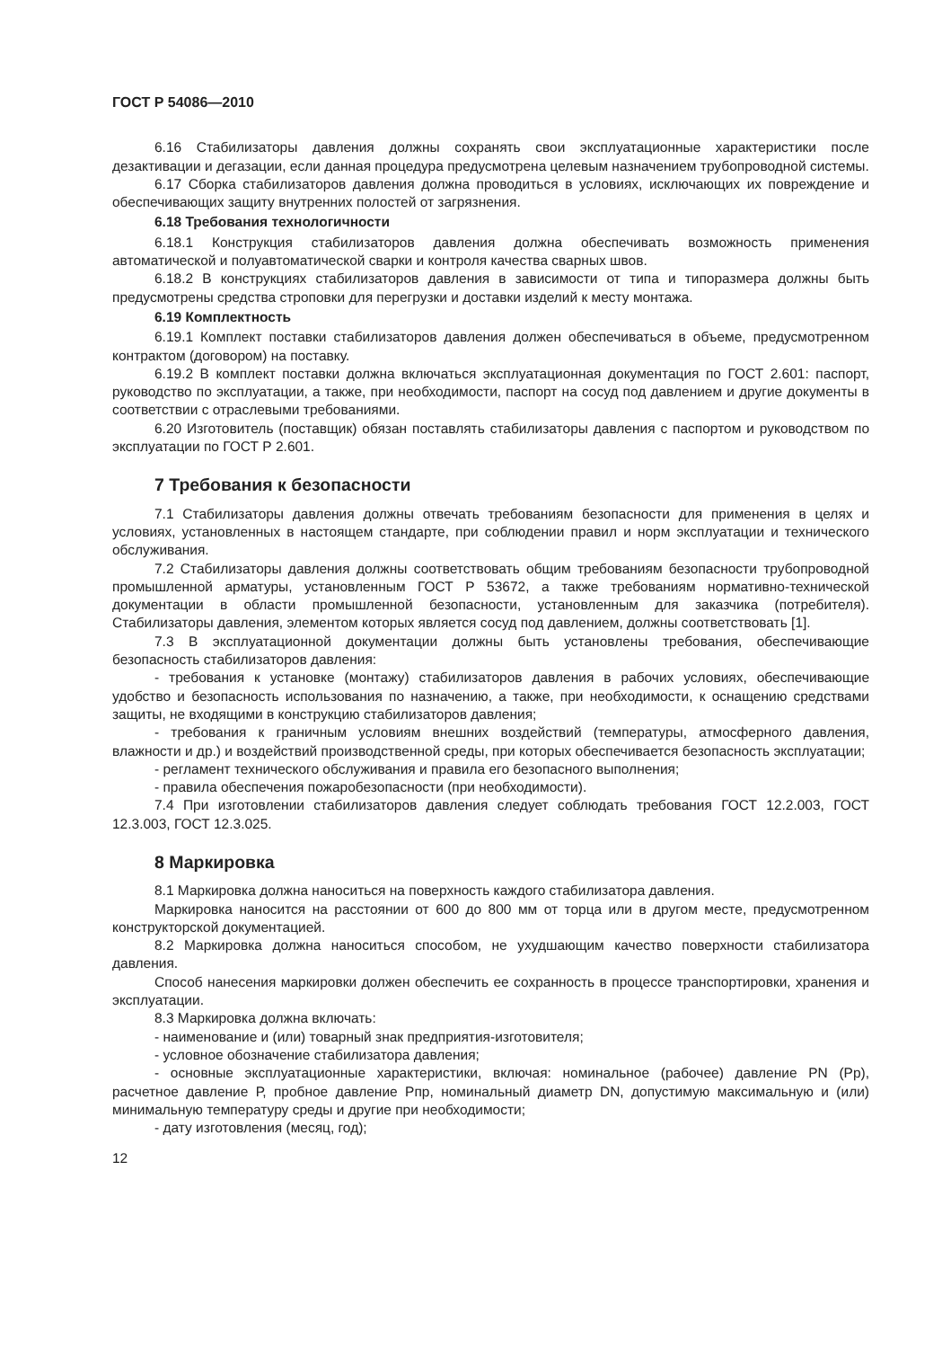ГОСТ Р 54086—2010
6.16 Стабилизаторы давления должны сохранять свои эксплуатационные характеристики после дезактивации и дегазации, если данная процедура предусмотрена целевым назначением трубопроводной системы.
6.17 Сборка стабилизаторов давления должна проводиться в условиях, исключающих их повреждение и обеспечивающих защиту внутренних полостей от загрязнения.
6.18 Требования технологичности
6.18.1 Конструкция стабилизаторов давления должна обеспечивать возможность применения автоматической и полуавтоматической сварки и контроля качества сварных швов.
6.18.2 В конструкциях стабилизаторов давления в зависимости от типа и типоразмера должны быть предусмотрены средства строповки для перегрузки и доставки изделий к месту монтажа.
6.19 Комплектность
6.19.1 Комплект поставки стабилизаторов давления должен обеспечиваться в объеме, предусмотренном контрактом (договором) на поставку.
6.19.2 В комплект поставки должна включаться эксплуатационная документация по ГОСТ 2.601: паспорт, руководство по эксплуатации, а также, при необходимости, паспорт на сосуд под давлением и другие документы в соответствии с отраслевыми требованиями.
6.20 Изготовитель (поставщик) обязан поставлять стабилизаторы давления с паспортом и руководством по эксплуатации по ГОСТ Р 2.601.
7 Требования к безопасности
7.1 Стабилизаторы давления должны отвечать требованиям безопасности для применения в целях и условиях, установленных в настоящем стандарте, при соблюдении правил и норм эксплуатации и технического обслуживания.
7.2 Стабилизаторы давления должны соответствовать общим требованиям безопасности трубопроводной промышленной арматуры, установленным ГОСТ Р 53672, а также требованиям нормативно-технической документации в области промышленной безопасности, установленным для заказчика (потребителя). Стабилизаторы давления, элементом которых является сосуд под давлением, должны соответствовать [1].
7.3 В эксплуатационной документации должны быть установлены требования, обеспечивающие безопасность стабилизаторов давления:
- требования к установке (монтажу) стабилизаторов давления в рабочих условиях, обеспечивающие удобство и безопасность использования по назначению, а также, при необходимости, к оснащению средствами защиты, не входящими в конструкцию стабилизаторов давления;
- требования к граничным условиям внешних воздействий (температуры, атмосферного давления, влажности и др.) и воздействий производственной среды, при которых обеспечивается безопасность эксплуатации;
- регламент технического обслуживания и правила его безопасного выполнения;
- правила обеспечения пожаробезопасности (при необходимости).
7.4 При изготовлении стабилизаторов давления следует соблюдать требования ГОСТ 12.2.003, ГОСТ 12.3.003, ГОСТ 12.3.025.
8 Маркировка
8.1 Маркировка должна наноситься на поверхность каждого стабилизатора давления.
Маркировка наносится на расстоянии от 600 до 800 мм от торца или в другом месте, предусмотренном конструкторской документацией.
8.2 Маркировка должна наноситься способом, не ухудшающим качество поверхности стабилизатора давления.
Способ нанесения маркировки должен обеспечить ее сохранность в процессе транспортировки, хранения и эксплуатации.
8.3 Маркировка должна включать:
- наименование и (или) товарный знак предприятия-изготовителя;
- условное обозначение стабилизатора давления;
- основные эксплуатационные характеристики, включая: номинальное (рабочее) давление PN (Рр), расчетное давление Р, пробное давление Рпр, номинальный диаметр DN, допустимую максимальную и (или) минимальную температуру среды и другие при необходимости;
- дату изготовления (месяц, год);
12